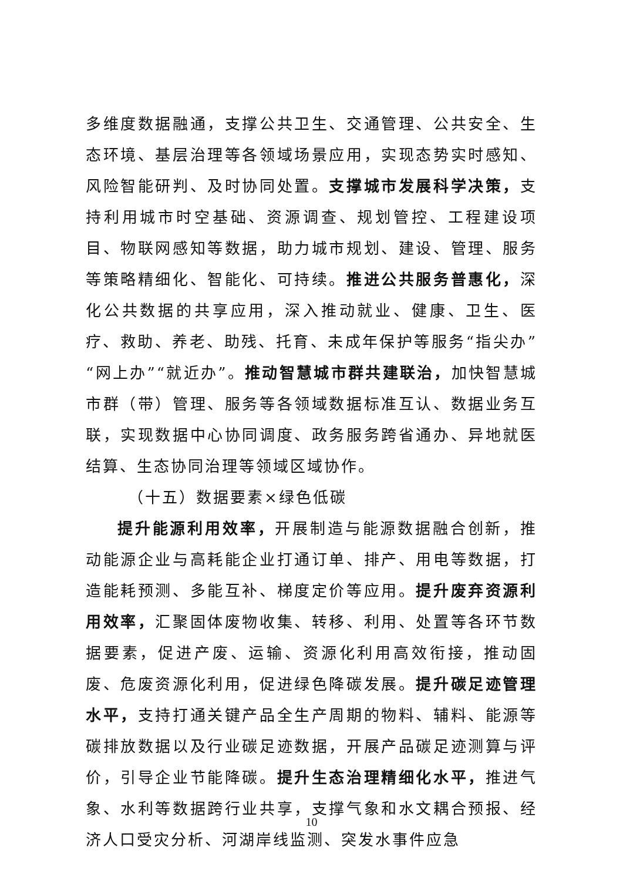多维度数据融通，支撑公共卫生、交通管理、公共安全、生态环境、基层治理等各领域场景应用，实现态势实时感知、风险智能研判、及时协同处置。支撑城市发展科学决策，支持利用城市时空基础、资源调查、规划管控、工程建设项目、物联网感知等数据，助力城市规划、建设、管理、服务等策略精细化、智能化、可持续。推进公共服务普惠化，深化公共数据的共享应用，深入推动就业、健康、卫生、医疗、救助、养老、助残、托育、未成年保护等服务“指尖办”“网上办”“就近办”。推动智慧城市群共建联治，加快智慧城市群（带）管理、服务等各领域数据标准互认、数据业务互联，实现数据中心协同调度、政务服务跨省通办、异地就医结算、生态协同治理等领域区域协作。
（十五）数据要素×绿色低碳
提升能源利用效率，开展制造与能源数据融合创新，推动能源企业与高耗能企业打通订单、排产、用电等数据，打造能耗预测、多能互补、梯度定价等应用。提升废弃资源利用效率，汇聚固体废物收集、转移、利用、处置等各环节数据要素，促进产废、运输、资源化利用高效衔接，推动固废、危废资源化利用，促进绿色降碳发展。提升碳足迹管理水平，支持打通关键产品全生产周期的物料、辅料、能源等碳排放数据以及行业碳足迹数据，开展产品碳足迹测算与评价，引导企业节能降碳。提升生态治理精细化水平，推进气象、水利等数据跨行业共享，支撑气象和水文耦合预报、经济人口受灾分析、河湖岸线监测、突发水事件应急
10